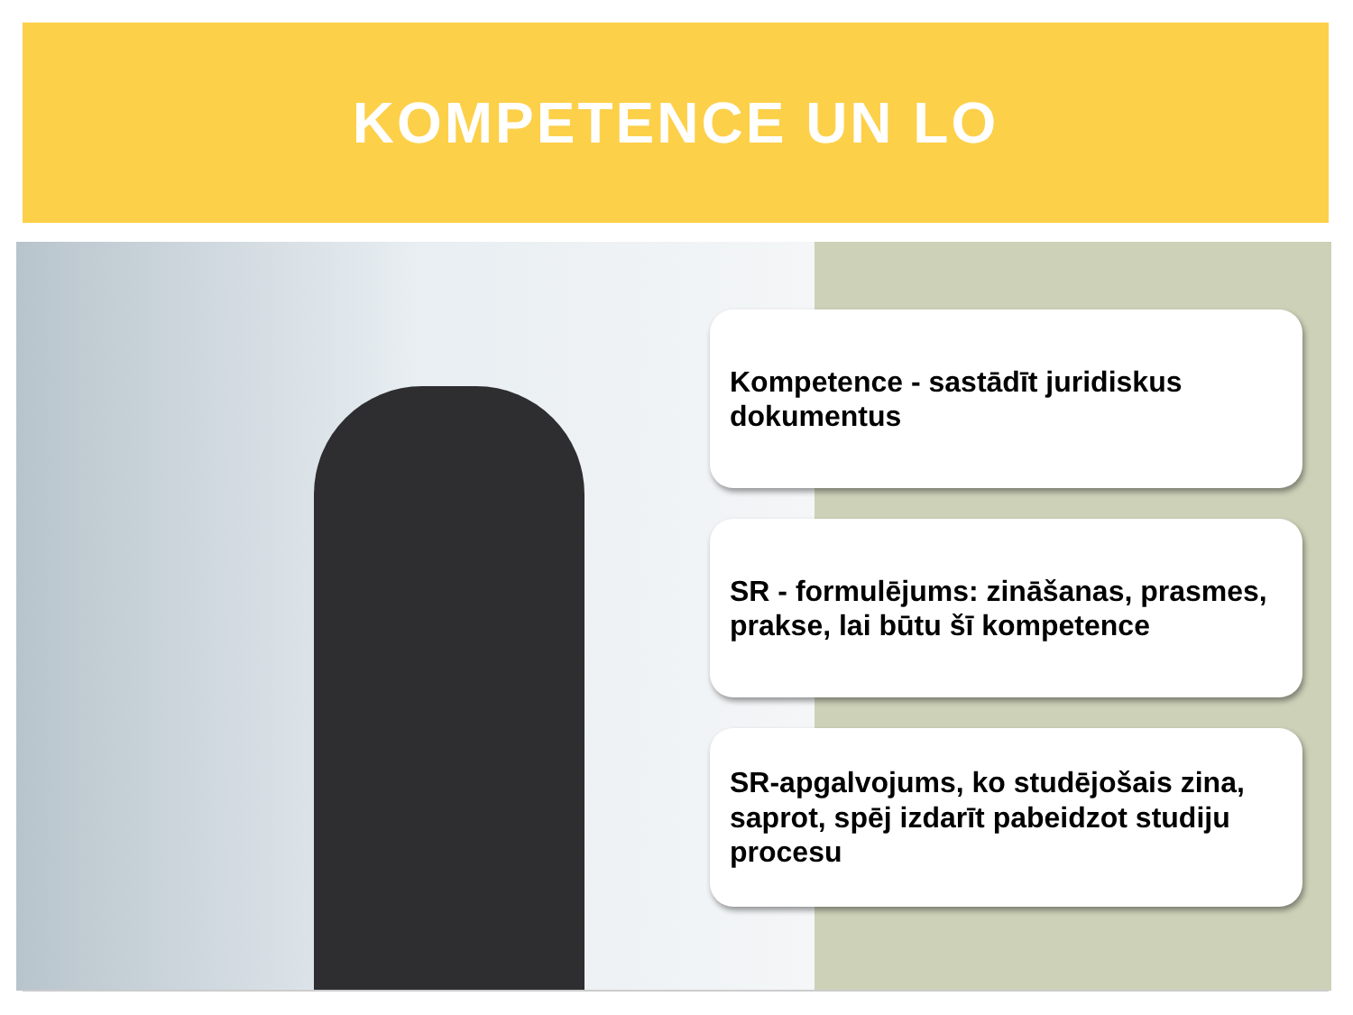KOMPETENCE UN LO
Kompetence - sastādīt juridiskus dokumentus
SR - formulējums: zināšanas, prasmes, prakse, lai būtu šī kompetence
SR-apgalvojums, ko studējošais zina, saprot, spēj izdarīt pabeidzot studiju procesu